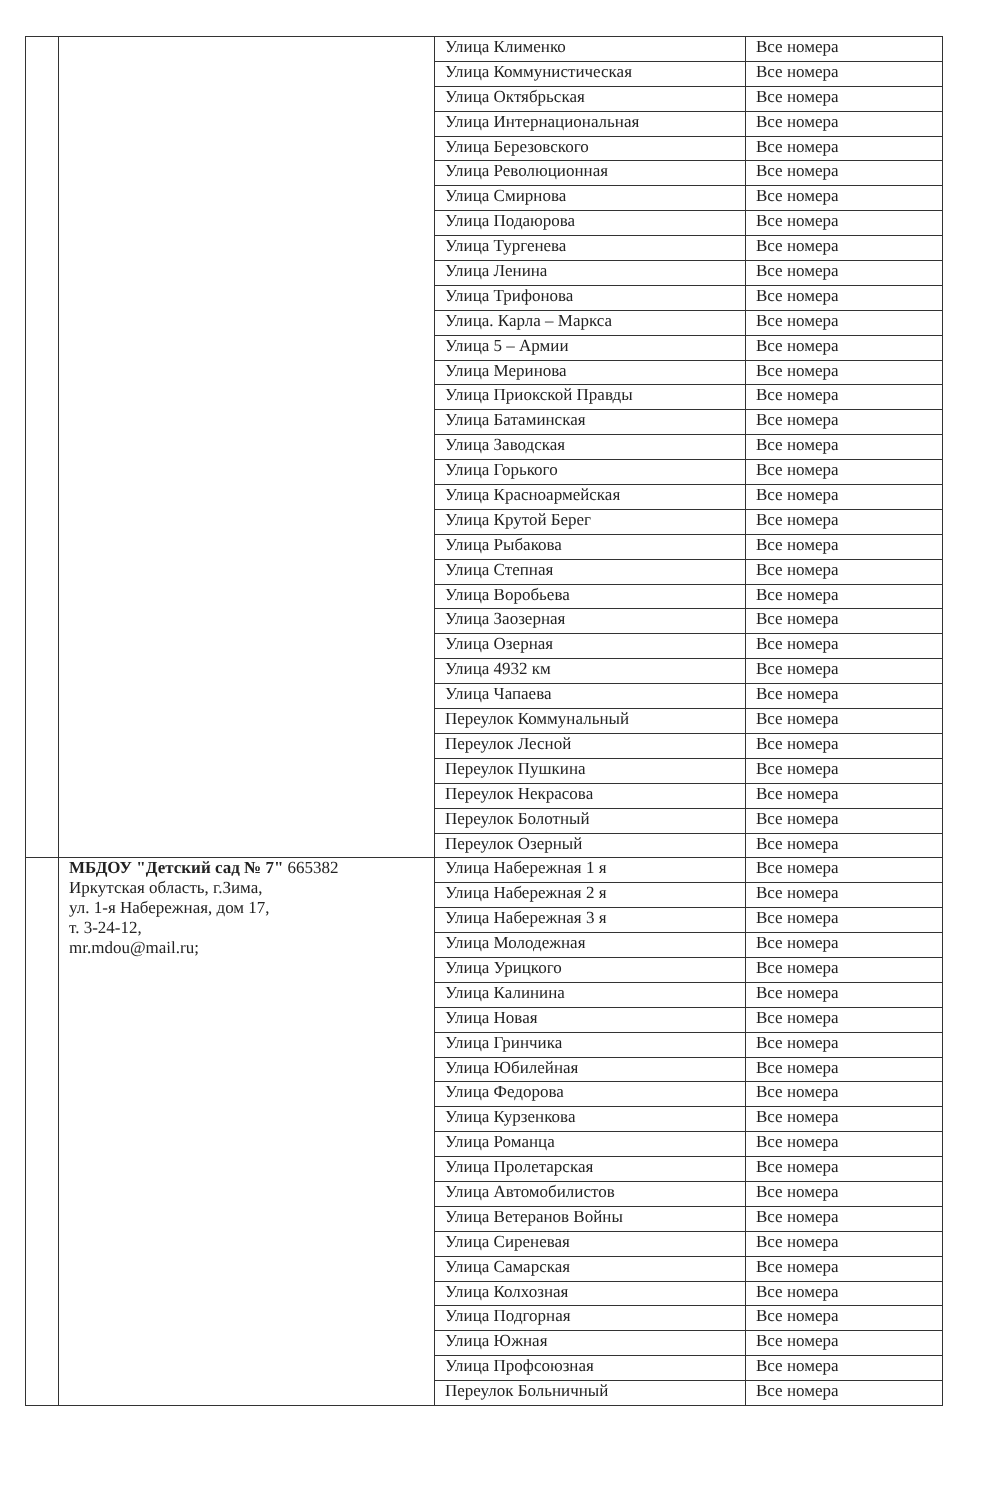| | | Улица Клименко | Все номера |
| | | Улица Коммунистическая | Все номера |
| | | Улица Октябрьская | Все номера |
| | | Улица Интернациональная | Все номера |
| | | Улица Березовского | Все номера |
| | | Улица Революционная | Все номера |
| | | Улица Смирнова | Все номера |
| | | Улица Подаюрова | Все номера |
| | | Улица Тургенева | Все номера |
| | | Улица Ленина | Все номера |
| | | Улица Трифонова | Все номера |
| | | Улица. Карла – Маркса | Все номера |
| | | Улица 5 – Армии | Все номера |
| | | Улица Меринова | Все номера |
| | | Улица Приокской Правды | Все номера |
| | | Улица Батаминская | Все номера |
| | | Улица Заводская | Все номера |
| | | Улица Горького | Все номера |
| | | Улица Красноармейская | Все номера |
| | | Улица Крутой Берег | Все номера |
| | | Улица Рыбакова | Все номера |
| | | Улица Степная | Все номера |
| | | Улица Воробьева | Все номера |
| | | Улица Заозерная | Все номера |
| | | Улица Озерная | Все номера |
| | | Улица 4932 км | Все номера |
| | | Улица Чапаева | Все номера |
| | | Переулок Коммунальный | Все номера |
| | | Переулок Лесной | Все номера |
| | | Переулок Пушкина | Все номера |
| | | Переулок Некрасова | Все номера |
| | | Переулок Болотный | Все номера |
| | | Переулок Озерный | Все номера |
| | МБДОУ "Детский сад № 7" 665382 Иркутская область, г.Зима, ул. 1-я Набережная, дом 17, т. 3-24-12, mr.mdou@mail.ru; | Улица Набережная 1 я | Все номера |
| | | Улица Набережная 2 я | Все номера |
| | | Улица Набережная 3 я | Все номера |
| | | Улица Молодежная | Все номера |
| | | Улица Урицкого | Все номера |
| | | Улица Калинина | Все номера |
| | | Улица Новая | Все номера |
| | | Улица Гринчика | Все номера |
| | | Улица Юбилейная | Все номера |
| | | Улица Федорова | Все номера |
| | | Улица Курзенкова | Все номера |
| | | Улица Романца | Все номера |
| | | Улица Пролетарская | Все номера |
| | | Улица Автомобилистов | Все номера |
| | | Улица Ветеранов Войны | Все номера |
| | | Улица Сиреневая | Все номера |
| | | Улица Самарская | Все номера |
| | | Улица Колхозная | Все номера |
| | | Улица Подгорная | Все номера |
| | | Улица Южная | Все номера |
| | | Улица Профсоюзная | Все номера |
| | | Переулок Больничный | Все номера |